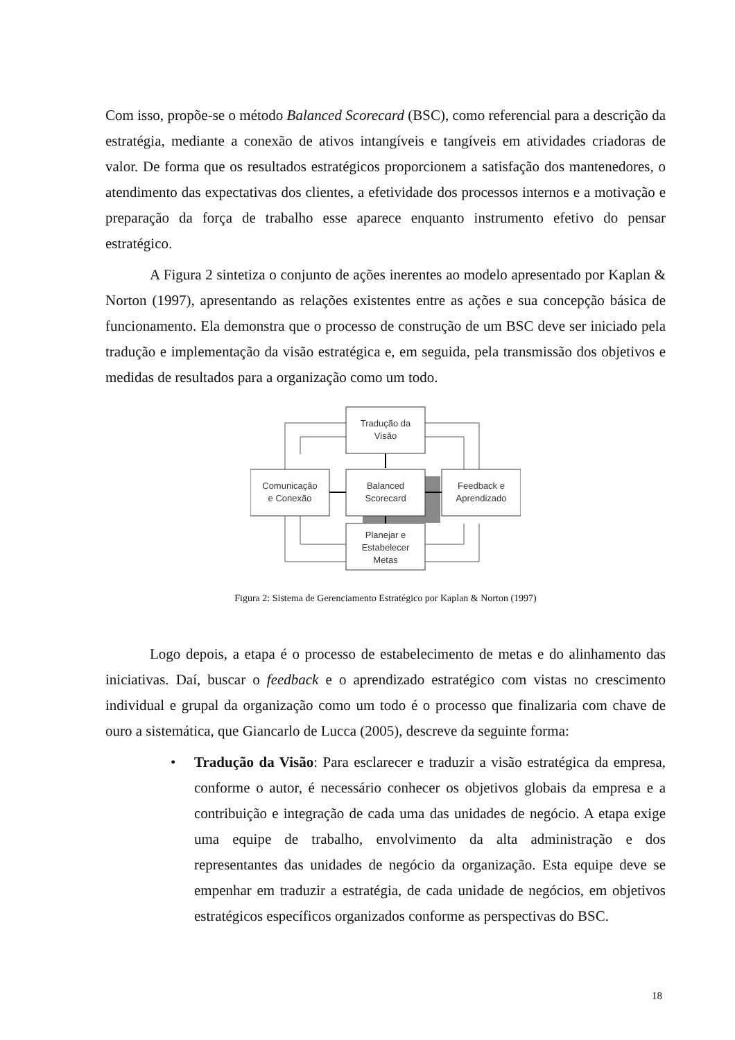Com isso, propõe-se o método Balanced Scorecard (BSC), como referencial para a descrição da estratégia, mediante a conexão de ativos intangíveis e tangíveis em atividades criadoras de valor. De forma que os resultados estratégicos proporcionem a satisfação dos mantenedores, o atendimento das expectativas dos clientes, a efetividade dos processos internos e a motivação e preparação da força de trabalho esse aparece enquanto instrumento efetivo do pensar estratégico.
A Figura 2 sintetiza o conjunto de ações inerentes ao modelo apresentado por Kaplan & Norton (1997), apresentando as relações existentes entre as ações e sua concepção básica de funcionamento. Ela demonstra que o processo de construção de um BSC deve ser iniciado pela tradução e implementação da visão estratégica e, em seguida, pela transmissão dos objetivos e medidas de resultados para a organização como um todo.
Tradução da
Visão
Comunicação
e Conexão
Balanced
Scorecard
Feedback e
Aprendizado
Planejar e
Estabelecer
Metas
Figura 2: Sistema de Gerenciamento Estratégico por Kaplan & Norton (1997)
Logo depois, a etapa é o processo de estabelecimento de metas e do alinhamento das iniciativas. Daí, buscar o feedback e o aprendizado estratégico com vistas no crescimento individual e grupal da organização como um todo é o processo que finalizaria com chave de ouro a sistemática, que Giancarlo de Lucca (2005), descreve da seguinte forma:
• Tradução da Visão: Para esclarecer e traduzir a visão estratégica da empresa, conforme o autor, é necessário conhecer os objetivos globais da empresa e a contribuição e integração de cada uma das unidades de negócio. A etapa exige uma equipe de trabalho, envolvimento da alta administração e dos representantes das unidades de negócio da organização. Esta equipe deve se empenhar em traduzir a estratégia, de cada unidade de negócios, em objetivos estratégicos específicos organizados conforme as perspectivas do BSC.
18